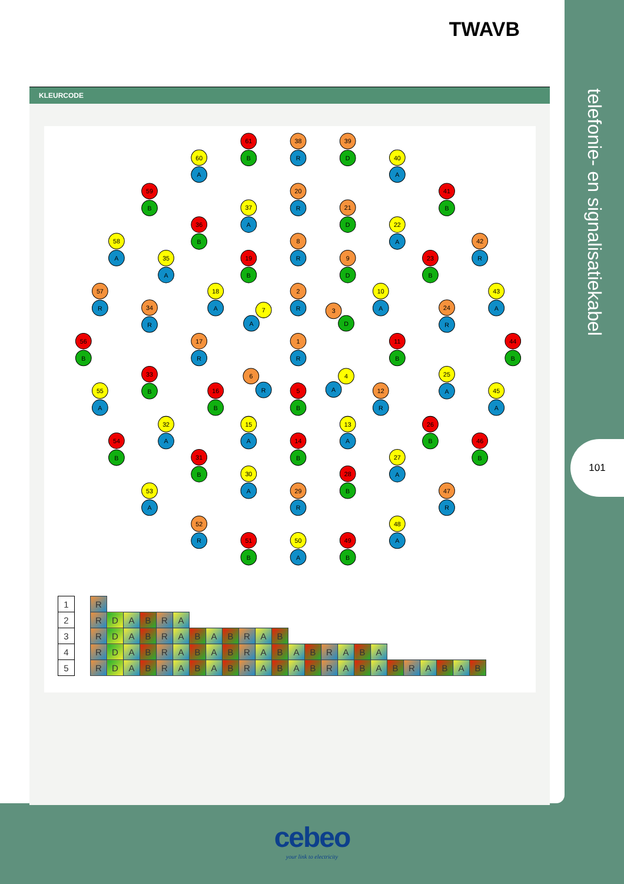TWAVB
KLEURCODE
61
B
38
R
39
D
60
A
40
A
59
B
20
R
41
B
37
A
21
D
36
B
22
A
58
A
8
R
42
R
35
A
19
B
9
D
23
B
57
R
18
A
2
R
10
A
43
A
34
R
24
R
7
A
3
D
56
B
17
R
1
R
11
B
44
B
33
B
25
A
6
R
4
A
55
A
16
B
5
B
12
R
45
A
32
A
15
A
13
A
26
B
54
B
14
B
46
B
31
B
27
A
30
A
28
B
53
A
29
R
47
R
52
R
48
A
51
B
50
A
49
B
| 1 | | R | | | | | | | | | | | | | | | | | | | | | | | |
| 2 | | R | D | A | B | R | A | | | | | | | | | | | | | | | | | | |
| 3 | | R | D | A | B | R | A | B | A | B | R | A | B | | | | | | | | | | | | |
| 4 | | R | D | A | B | R | A | B | A | B | R | A | B | A | B | R | A | B | A | | | | | | |
| 5 | | R | D | A | B | R | A | B | A | B | R | A | B | A | B | R | A | B | A | B | R | A | B | A | B |
telefonie- en signalisatiekabel
101
cebeo
your link to electricity